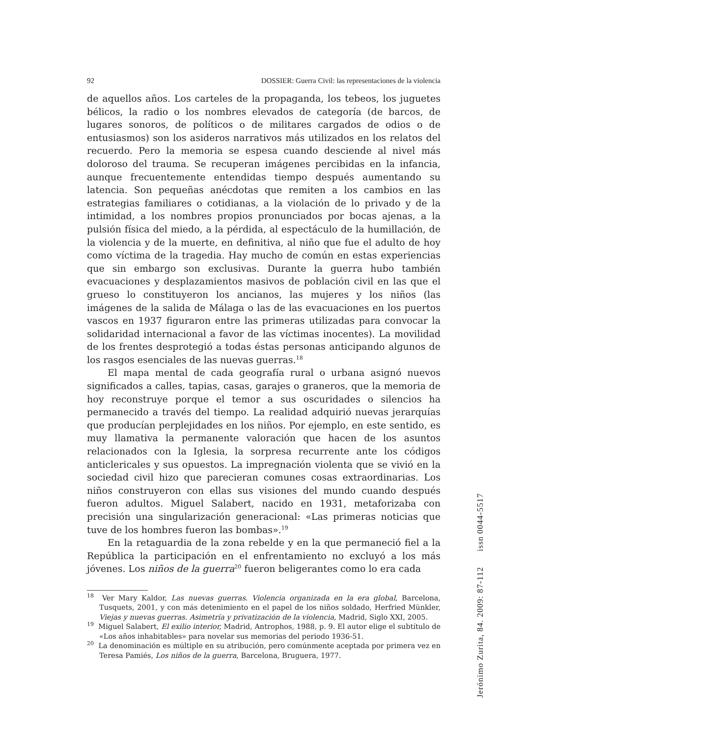92 DOSSIER: Guerra Civil: las representaciones de la violencia
de aquellos años. Los carteles de la propaganda, los tebeos, los juguetes bélicos, la radio o los nombres elevados de categoría (de barcos, de lugares sonoros, de políticos o de militares cargados de odios o de entusiasmos) son los asideros narrativos más utilizados en los relatos del recuerdo. Pero la memoria se espesa cuando desciende al nivel más doloroso del trauma. Se recuperan imágenes percibidas en la infancia, aunque frecuentemente entendidas tiempo después aumentando su latencia. Son pequeñas anécdotas que remiten a los cambios en las estrategias familiares o cotidianas, a la violación de lo privado y de la intimidad, a los nombres propios pronunciados por bocas ajenas, a la pulsión física del miedo, a la pérdida, al espectáculo de la humillación, de la violencia y de la muerte, en definitiva, al niño que fue el adulto de hoy como víctima de la tragedia. Hay mucho de común en estas experiencias que sin embargo son exclusivas. Durante la guerra hubo también evacuaciones y desplazamientos masivos de población civil en las que el grueso lo constituyeron los ancianos, las mujeres y los niños (las imágenes de la salida de Málaga o las de las evacuaciones en los puertos vascos en 1937 figuraron entre las primeras utilizadas para convocar la solidaridad internacional a favor de las víctimas inocentes). La movilidad de los frentes desprotegió a todas éstas personas anticipando algunos de los rasgos esenciales de las nuevas guerras.<sup>18</sup>
El mapa mental de cada geografía rural o urbana asignó nuevos significados a calles, tapias, casas, garajes o graneros, que la memoria de hoy reconstruye porque el temor a sus oscuridades o silencios ha permanecido a través del tiempo. La realidad adquirió nuevas jerarquías que producían perplejidades en los niños. Por ejemplo, en este sentido, es muy llamativa la permanente valoración que hacen de los asuntos relacionados con la Iglesia, la sorpresa recurrente ante los códigos anticlericales y sus opuestos. La impregnación violenta que se vivió en la sociedad civil hizo que parecieran comunes cosas extraordinarias. Los niños construyeron con ellas sus visiones del mundo cuando después fueron adultos. Miguel Salabert, nacido en 1931, metaforizaba con precisión una singularización generacional: «Las primeras noticias que tuve de los hombres fueron las bombas».<sup>19</sup>
En la retaguardia de la zona rebelde y en la que permaneció fiel a la República la participación en el enfrentamiento no excluyó a los más jóvenes. Los niños de la guerra<sup>20</sup> fueron beligerantes como lo era cada
<sup>18</sup> Ver Mary Kaldor, Las nuevas guerras. Violencia organizada en la era global, Barcelona, Tusquets, 2001, y con más detenimiento en el papel de los niños soldado, Herfried Münkler, Viejas y nuevas guerras. Asimetría y privatización de la violencia, Madrid, Siglo XXI, 2005.
<sup>19</sup> Miguel Salabert, El exilio interior, Madrid, Antrophos, 1988, p. 9. El autor elige el subtítulo de «Los años inhabitables» para novelar sus memorias del periodo 1936-51.
<sup>20</sup> La denominación es múltiple en su atribución, pero comúnmente aceptada por primera vez en Teresa Pamiés, Los niños de la guerra, Barcelona, Bruguera, 1977.
Jerónimo Zurita, 84. 2009: 87-112 issn 0044-5517